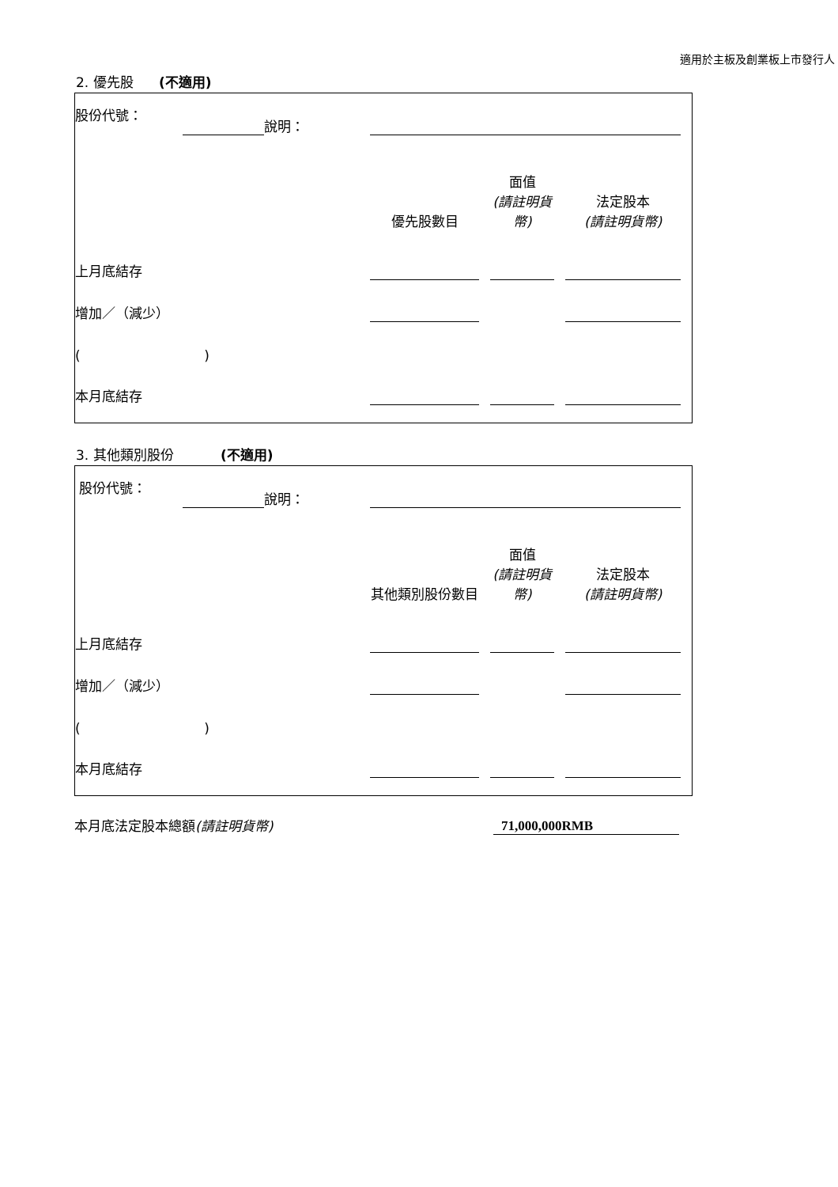適用於主板及創業板上市發行人
2. 優先股 (不適用)
| 股份代號： | | 說明： | | | | | | |
| | | | 優先股數目 | | 面值 (請註明貨幣) | | 法定股本 (請註明貨幣) | |
| 上月底結存 | | | | | | | | |
| 增加／（減少） | | | | | | | | |
| ( ) | | | | | | | | |
| 本月底結存 | | | | | | | | |
3. 其他類別股份 (不適用)
| 股份代號： | | 說明： | | | | | | |
| | | | 其他類別股份數目 | | 面值 (請註明貨幣) | | 法定股本 (請註明貨幣) | |
| 上月底結存 | | | | | | | | |
| 增加／（減少） | | | | | | | | |
| ( ) | | | | | | | | |
| 本月底結存 | | | | | | | | |
本月底法定股本總額(請註明貨幣)
71,000,000RMB